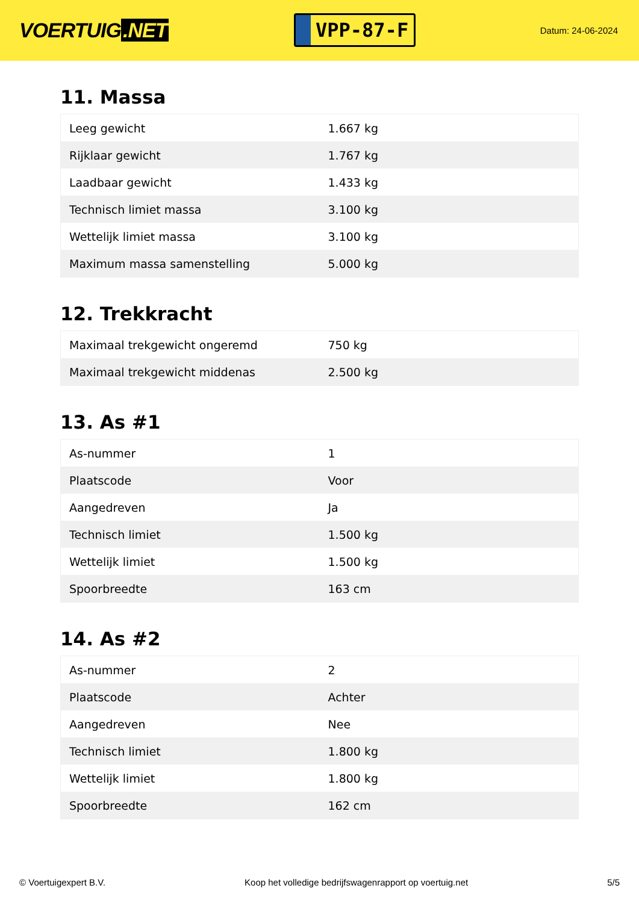VOERTUIG.NET
VPP-87-F
Datum: 24-06-2024
11. Massa
| Leeg gewicht | 1.667 kg |
| Rijklaar gewicht | 1.767 kg |
| Laadbaar gewicht | 1.433 kg |
| Technisch limiet massa | 3.100 kg |
| Wettelijk limiet massa | 3.100 kg |
| Maximum massa samenstelling | 5.000 kg |
12. Trekkracht
| Maximaal trekgewicht ongeremd | 750 kg |
| Maximaal trekgewicht middenas | 2.500 kg |
13. As #1
| As-nummer | 1 |
| Plaatscode | Voor |
| Aangedreven | Ja |
| Technisch limiet | 1.500 kg |
| Wettelijk limiet | 1.500 kg |
| Spoorbreedte | 163 cm |
14. As #2
| As-nummer | 2 |
| Plaatscode | Achter |
| Aangedreven | Nee |
| Technisch limiet | 1.800 kg |
| Wettelijk limiet | 1.800 kg |
| Spoorbreedte | 162 cm |
© Voertuigexpert B.V. Koop het volledige bedrijfswagenrapport op voertuig.net 5/5